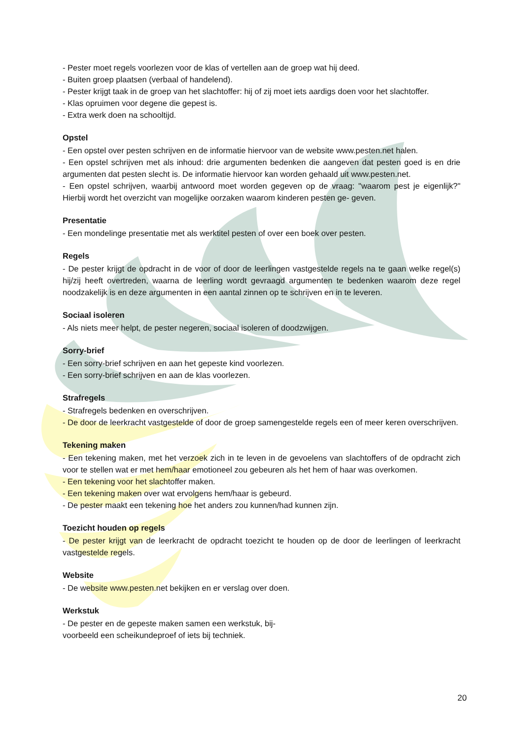- Pester moet regels voorlezen voor de klas of vertellen aan de groep wat hij deed.
- Buiten groep plaatsen (verbaal of handelend).
- Pester krijgt taak in de groep van het slachtoffer: hij of zij moet iets aardigs doen voor het slachtoffer.
- Klas opruimen voor degene die gepest is.
- Extra werk doen na schooltijd.
Opstel
- Een opstel over pesten schrijven en de informatie hiervoor van de website www.pesten.net halen.
- Een opstel schrijven met als inhoud: drie argumenten bedenken die aangeven dat pesten goed is en drie argumenten dat pesten slecht is. De informatie hiervoor kan worden gehaald uit www.pesten.net.
- Een opstel schrijven, waarbij antwoord moet worden gegeven op de vraag: "waarom pest je eigenlijk?" Hierbij wordt het overzicht van mogelijke oorzaken waarom kinderen pesten ge- geven.
Presentatie
- Een mondelinge presentatie met als werktitel pesten of over een boek over pesten.
Regels
- De pester krijgt de opdracht in de voor of door de leerlingen vastgestelde regels na te gaan welke regel(s) hij/zij heeft overtreden, waarna de leerling wordt gevraagd argumenten te bedenken waarom deze regel noodzakelijk is en deze argumenten in een aantal zinnen op te schrijven en in te leveren.
Sociaal isoleren
- Als niets meer helpt, de pester negeren, sociaal isoleren of doodzwijgen.
Sorry-brief
- Een sorry-brief schrijven en aan het gepeste kind voorlezen.
- Een sorry-brief schrijven en aan de klas voorlezen.
Strafregels
- Strafregels bedenken en overschrijven.
- De door de leerkracht vastgestelde of door de groep samengestelde regels een of meer keren overschrijven.
Tekening maken
- Een tekening maken, met het verzoek zich in te leven in de gevoelens van slachtoffers of de opdracht zich voor te stellen wat er met hem/haar emotioneel zou gebeuren als het hem of haar was overkomen.
- Een tekening voor het slachtoffer maken.
- Een tekening maken over wat ervolgens hem/haar is gebeurd.
- De pester maakt een tekening hoe het anders zou kunnen/had kunnen zijn.
Toezicht houden op regels
- De pester krijgt van de leerkracht de opdracht toezicht te houden op de door de leerlingen of leerkracht vastgestelde regels.
Website
- De website www.pesten.net bekijken en er verslag over doen.
Werkstuk
- De pester en de gepeste maken samen een werkstuk, bij-
voorbeeld een scheikundeproef of iets bij techniek.
20